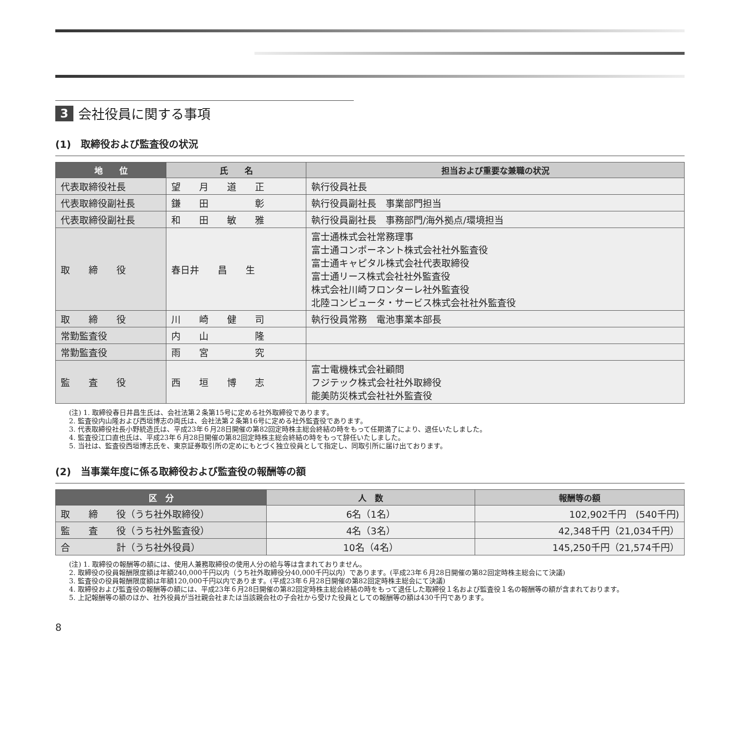3 会社役員に関する事項
(1)　取締役および監査役の状況
| 地 位 | 氏 名 | 担当および重要な兼職の状況 |
| --- | --- | --- |
| 代表取締役社長 | 望 月 道 正 | 執行役員社長 |
| 代表取締役副社長 | 鎌 田 彰 | 執行役員副社長 事業部門担当 |
| 代表取締役副社長 | 和 田 敏 雅 | 執行役員副社長 事務部門/海外拠点/環境担当 |
| 取 締 役 | 春日井 昌 生 | 富士通株式会社常務理事 富士通コンポーネント株式会社社外監査役 富士通キャピタル株式会社代表取締役 富士通リース株式会社社外監査役 株式会社川崎フロンターレ社外監査役 北陸コンピュータ・サービス株式会社社外監査役 |
| 取 締 役 | 川 崎 健 司 | 執行役員常務 電池事業本部長 |
| 常勤監査役 | 内 山 隆 | |
| 常勤監査役 | 雨 宮 究 | |
| 監 査 役 | 西 垣 博 志 | 富士電機株式会社顧問 フジテック株式会社社外取締役 能美防災株式会社社外監査役 |
(注) 1. 取締役春日井昌生氏は、会社法第２条第15号に定める社外取締役であります。
2. 監査役内山隆および西垣博志の両氏は、会社法第２条第16号に定める社外監査役であります。
3. 代表取締役社長小野統造氏は、平成23年６月28日開催の第82回定時株主総会終結の時をもって任期満了により、退任いたしました。
4. 監査役江口直也氏は、平成23年６月28日開催の第82回定時株主総会終結の時をもって辞任いたしました。
5. 当社は、監査役西垣博志氏を、東京証券取引所の定めにもとづく独立役員として指定し、同取引所に届け出ております。
(2)　当事業年度に係る取締役および監査役の報酬等の額
| 区 分 | 人 数 | 報酬等の額 |
| --- | --- | --- |
| 取 締 役（うち社外取締役） | 6名（1名） | 102,902千円 (540千円) |
| 監 査 役（うち社外監査役） | 4名（3名） | 42,348千円（21,034千円） |
| 合 計（うち社外役員） | 10名（4名） | 145,250千円（21,574千円） |
(注) 1. 取締役の報酬等の額には、使用人兼務取締役の使用人分の給与等は含まれておりません。
2. 取締役の役員報酬限度額は年額240,000千円以内（うち社外取締役分40,000千円以内）であります。(平成23年６月28日開催の第82回定時株主総会にて決議)
3. 監査役の役員報酬限度額は年額120,000千円以内であります。(平成23年６月28日開催の第82回定時株主総会にて決議)
4. 取締役および監査役の報酬等の額には、平成23年６月28日開催の第82回定時株主総会終結の時をもって退任した取締役１名および監査役１名の報酬等の額が含まれております。
5. 上記報酬等の額のほか、社外役員が当社親会社または当該親会社の子会社から受けた役員としての報酬等の額は430千円であります。
8